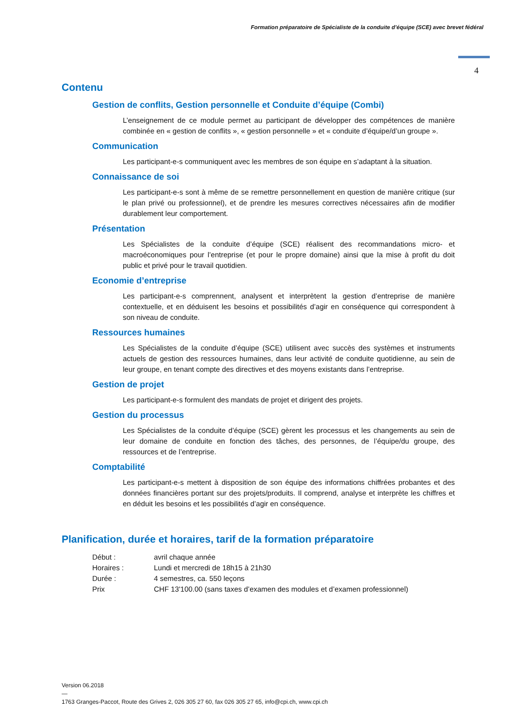Formation préparatoire de Spécialiste de la conduite d’équipe (SCE) avec brevet fédéral
4
Contenu
Gestion de conflits, Gestion personnelle et Conduite d’équipe (Combi)
L’enseignement de ce module permet au participant de développer des compétences de manière combinée en « gestion de conflits », « gestion personnelle » et « conduite d’équipe/d’un groupe ».
Communication
Les participant-e-s communiquent avec les membres de son équipe en s’adaptant à la situation.
Connaissance de soi
Les participant-e-s sont à même de se remettre personnellement en question de manière critique (sur le plan privé ou professionnel), et de prendre les mesures correctives nécessaires afin de modifier durablement leur comportement.
Présentation
Les Spécialistes de la conduite d’équipe (SCE) réalisent des recommandations micro- et macroéconomiques pour l’entreprise (et pour le propre domaine) ainsi que la mise à profit du doit public et privé pour le travail quotidien.
Economie d’entreprise
Les participant-e-s comprennent, analysent et interprètent la gestion d’entreprise de manière contextuelle, et en déduisent les besoins et possibilités d’agir en conséquence qui correspondent à son niveau de conduite.
Ressources humaines
Les Spécialistes de la conduite d’équipe (SCE) utilisent avec succès des systèmes et instruments actuels de gestion des ressources humaines, dans leur activité de conduite quotidienne, au sein de leur groupe, en tenant compte des directives et des moyens existants dans l’entreprise.
Gestion de projet
Les participant-e-s formulent des mandats de projet et dirigent des projets.
Gestion du processus
Les Spécialistes de la conduite d’équipe (SCE) gèrent les processus et les changements au sein de leur domaine de conduite en fonction des tâches, des personnes, de l’équipe/du groupe, des ressources et de l’entreprise.
Comptabilité
Les participant-e-s mettent à disposition de son équipe des informations chiffrées probantes et des données financières portant sur des projets/produits. Il comprend, analyse et interprète les chiffres et en déduit les besoins et les possibilités d’agir en conséquence.
Planification, durée et horaires, tarif de la formation préparatoire
| Début : | avril chaque année |
| Horaires : | Lundi et mercredi de 18h15 à 21h30 |
| Durée : | 4 semestres, ca. 550 leçons |
| Prix | CHF 13'100.00 (sans taxes d’examen des modules et d’examen professionnel) |
Version 06.2018
—
1763 Granges-Paccot, Route des Grives 2, 026 305 27 60, fax 026 305 27 65, info@cpi.ch, www.cpi.ch